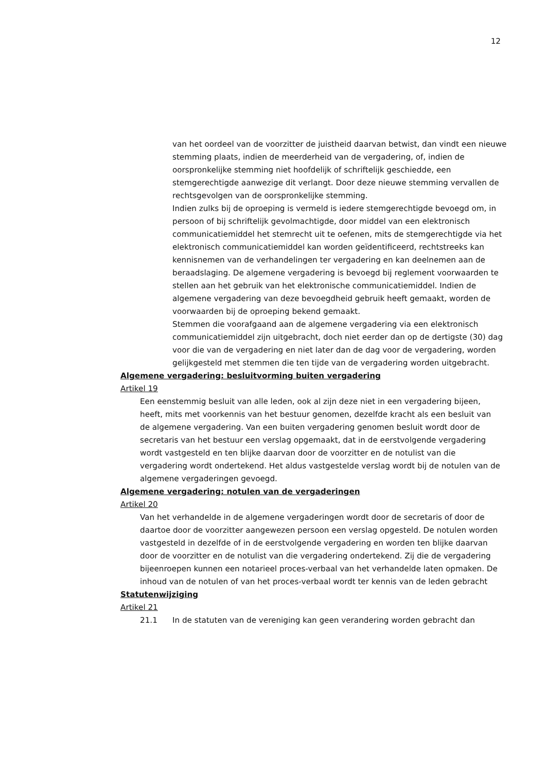12
van het oordeel van de voorzitter de juistheid daarvan betwist, dan vindt een nieuwe stemming plaats, indien de meerderheid van de vergadering, of, indien de oorspronkelijke stemming niet hoofdelijk of schriftelijk geschiedde, een stemgerechtigde aanwezige dit verlangt. Door deze nieuwe stemming vervallen de rechtsgevolgen van de oorspronkelijke stemming.
Indien zulks bij de oproeping is vermeld is iedere stemgerechtigde bevoegd om, in persoon of bij schriftelijk gevolmachtigde, door middel van een elektronisch communicatiemiddel het stemrecht uit te oefenen, mits de stemgerechtigde via het elektronisch communicatiemiddel kan worden geïdentificeerd, rechtstreeks kan kennisnemen van de verhandelingen ter vergadering en kan deelnemen aan de beraadslaging. De algemene vergadering is bevoegd bij reglement voorwaarden te stellen aan het gebruik van het elektronische communicatiemiddel. Indien de algemene vergadering van deze bevoegdheid gebruik heeft gemaakt, worden de voorwaarden bij de oproeping bekend gemaakt.
Stemmen die voorafgaand aan de algemene vergadering via een elektronisch communicatiemiddel zijn uitgebracht, doch niet eerder dan op de dertigste (30) dag voor die van de vergadering en niet later dan de dag voor de vergadering, worden gelijkgesteld met stemmen die ten tijde van de vergadering worden uitgebracht.
Algemene vergadering: besluitvorming buiten vergadering
Artikel 19
Een eenstemmig besluit van alle leden, ook al zijn deze niet in een vergadering bijeen, heeft, mits met voorkennis van het bestuur genomen, dezelfde kracht als een besluit van de algemene vergadering. Van een buiten vergadering genomen besluit wordt door de secretaris van het bestuur een verslag opgemaakt, dat in de eerstvolgende vergadering wordt vastgesteld en ten blijke daarvan door de voorzitter en de notulist van die vergadering wordt ondertekend. Het aldus vastgestelde verslag wordt bij de notulen van de algemene vergaderingen gevoegd.
Algemene vergadering: notulen van de vergaderingen
Artikel 20
Van het verhandelde in de algemene vergaderingen wordt door de secretaris of door de daartoe door de voorzitter aangewezen persoon een verslag opgesteld. De notulen worden vastgesteld in dezelfde of in de eerstvolgende vergadering en worden ten blijke daarvan door de voorzitter en de notulist van die vergadering ondertekend. Zij die de vergadering bijeenroepen kunnen een notarieel proces-verbaal van het verhandelde laten opmaken. De inhoud van de notulen of van het proces-verbaal wordt ter kennis van de leden gebracht
Statutenwijziging
Artikel 21
21.1 In de statuten van de vereniging kan geen verandering worden gebracht dan